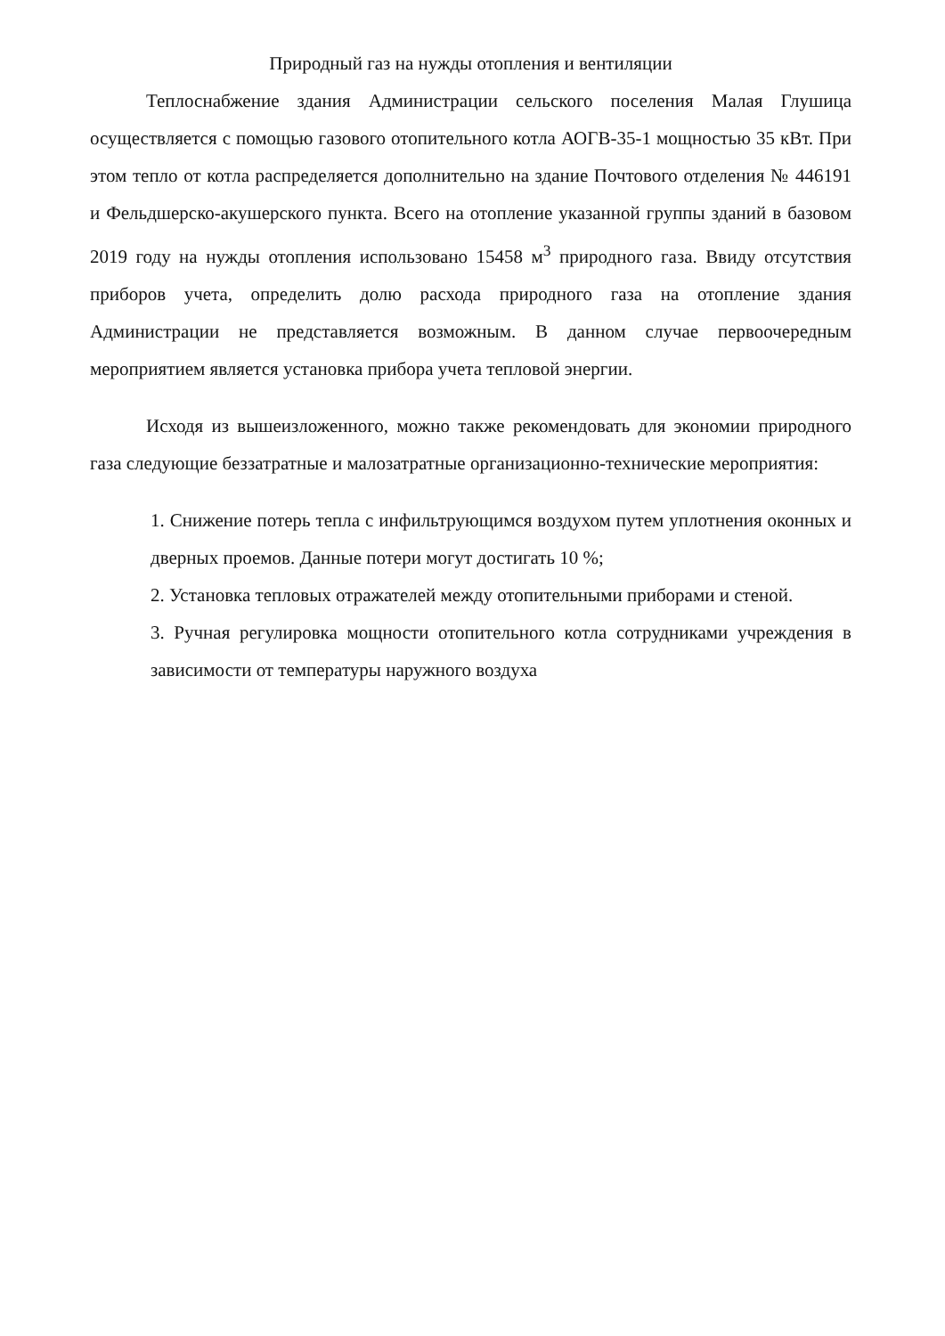Природный газ на нужды отопления и вентиляции
Теплоснабжение здания Администрации сельского поселения Малая Глушица осуществляется с помощью газового отопительного котла АОГВ-35-1 мощностью 35 кВт. При этом тепло от котла распределяется дополнительно на здание Почтового отделения № 446191 и Фельдшерско-акушерского пункта. Всего на отопление указанной группы зданий в базовом 2019 году на нужды отопления использовано 15458 м<sup>3</sup> природного газа. Ввиду отсутствия приборов учета, определить долю расхода природного газа на отопление здания Администрации не представляется возможным. В данном случае первоочередным мероприятием является установка прибора учета тепловой энергии.
Исходя из вышеизложенного, можно также рекомендовать для экономии природного газа следующие беззатратные и малозатратные организационно-технические мероприятия:
1. Снижение потерь тепла с инфильтрующимся воздухом путем уплотнения оконных и дверных проемов. Данные потери могут достигать 10 %;
2. Установка тепловых отражателей между отопительными приборами и стеной.
3. Ручная регулировка мощности отопительного котла сотрудниками учреждения в зависимости от температуры наружного воздуха